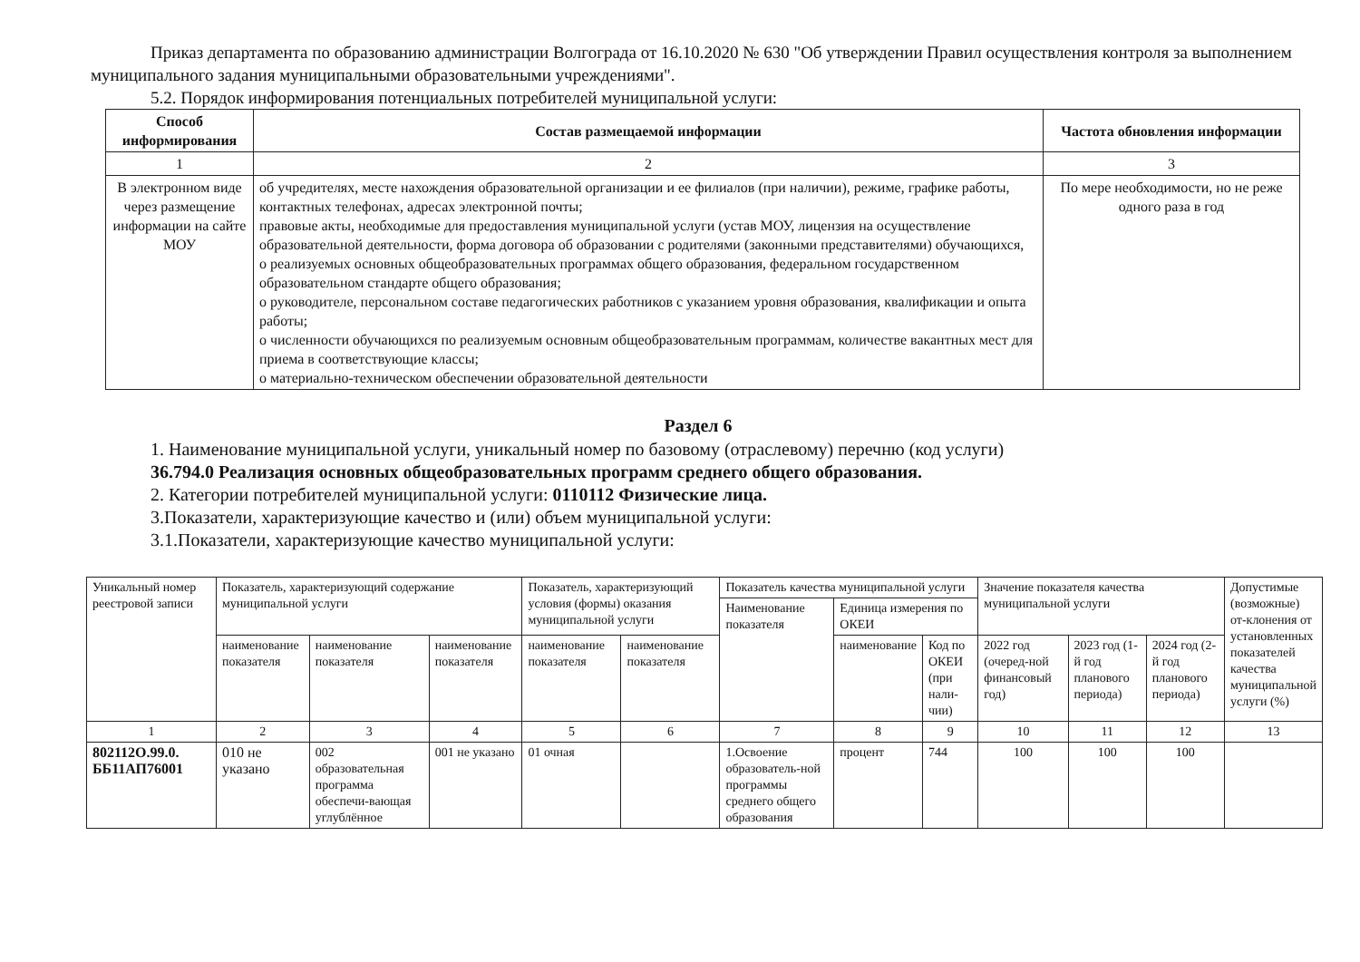Приказ департамента по образованию администрации Волгограда от 16.10.2020 № 630 "Об утверждении Правил осуществления контроля за выполнением муниципального задания муниципальными образовательными учреждениями".
5.2. Порядок информирования потенциальных потребителей муниципальной услуги:
| Способ информирования | Состав размещаемой информации | Частота обновления информации |
| --- | --- | --- |
| 1 | 2 | 3 |
| В электронном виде через размещение информации на сайте МОУ | об учредителях, месте нахождения образовательной организации и ее филиалов (при наличии), режиме, графике работы, контактных телефонах, адресах электронной почты; правовые акты, необходимые для предоставления муниципальной услуги (устав МОУ, лицензия на осуществление образовательной деятельности, форма договора об образовании с родителями (законными представителями) обучающихся, о реализуемых основных общеобразовательных программах общего образования, федеральном государственном образовательном стандарте общего образования; о руководителе, персональном составе педагогических работников с указанием уровня образования, квалификации и опыта работы; о численности обучающихся по реализуемым основным общеобразовательным программам, количестве вакантных мест для приема в соответствующие классы; о материально-техническом обеспечении образовательной деятельности | По мере необходимости, но не реже одного раза в год |
Раздел 6
1. Наименование муниципальной услуги, уникальный номер по базовому (отраслевому) перечню (код услуги)
36.794.0 Реализация основных общеобразовательных программ среднего общего образования.
2. Категории потребителей муниципальной услуги: 0110112 Физические лица.
3.Показатели, характеризующие качество и (или) объем муниципальной услуги:
3.1.Показатели, характеризующие качество муниципальной услуги:
| Уникальный номер реестровой записи | Показатель, характеризующий содержание муниципальной услуги | | | Показатель, характеризующий условия (формы) оказания муниципальной услуги | | Показатель качества муниципальной услуги | | | Значение показателя качества муниципальной услуги | | | Допустимые (возможные) от-клонения от установленных показателей качества муниципальной услуги (%) |
| | | | | | | Наименование показателя | Единица измерения по ОКЕИ | | | | | |
| | наименование показателя | наименование показателя | наименование показателя | наименование показателя | наименование показателя | | наименование | Код по ОКЕИ (при нали-чии) | 2022 год (очеред-ной финансовый год) | 2023 год (1-й год планового периода) | 2024 год (2-й год планового периода) | |
| 1 | 2 | 3 | 4 | 5 | 6 | 7 | 8 | 9 | 10 | 11 | 12 | 13 |
| 802112О.99.0. ББ11АП76001 | 010 не указано | 002 образовательная программа обеспечи-вающая углублённое | 001 не указано | 01 очная | | 1.Освоение образователь-ной программы среднего общего образования | процент | 744 | 100 | 100 | 100 | |